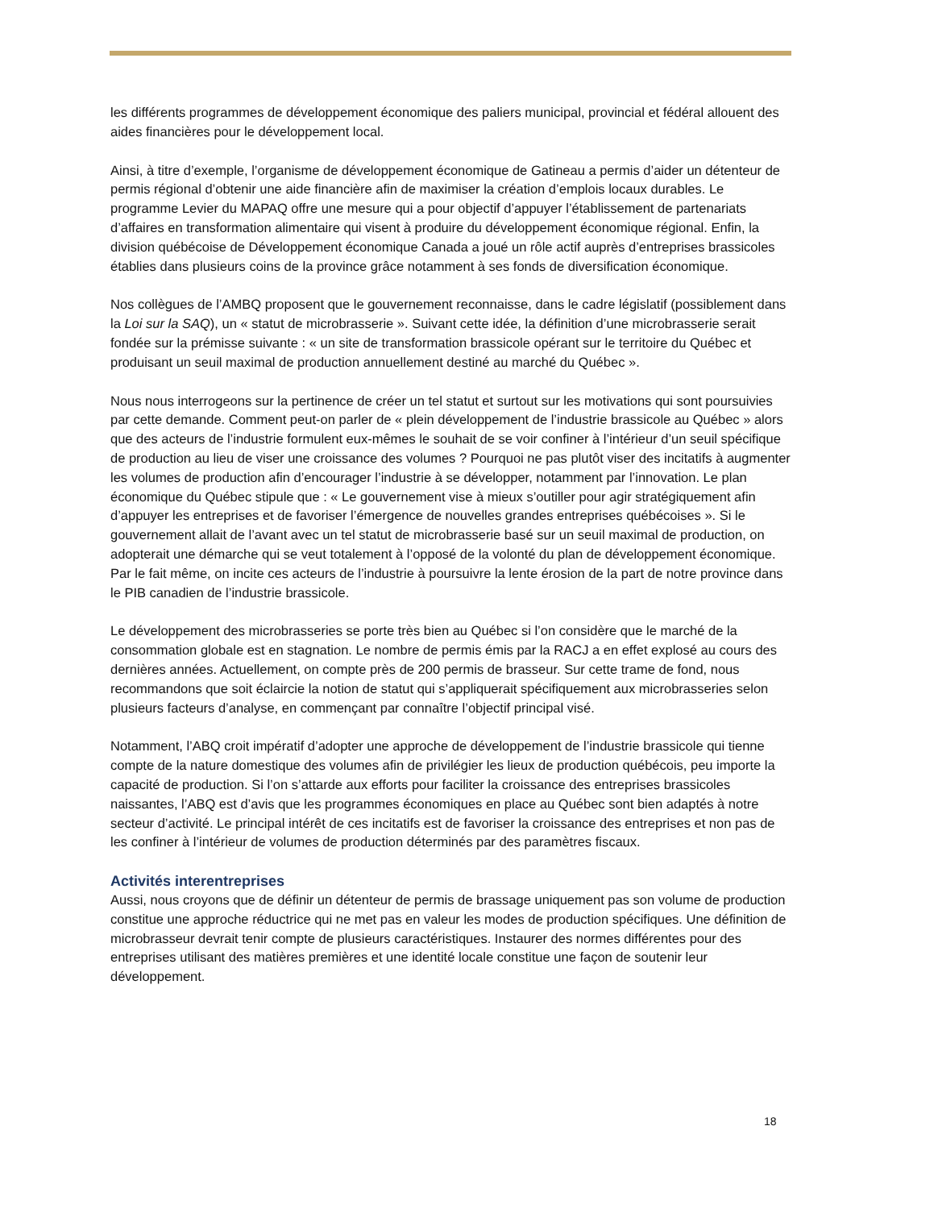les différents programmes de développement économique des paliers municipal, provincial et fédéral allouent des aides financières pour le développement local.
Ainsi, à titre d’exemple, l’organisme de développement économique de Gatineau a permis d’aider un détenteur de permis régional d’obtenir une aide financière afin de maximiser la création d’emplois locaux durables. Le programme Levier du MAPAQ offre une mesure qui a pour objectif d’appuyer l’établissement de partenariats d’affaires en transformation alimentaire qui visent à produire du développement économique régional. Enfin, la division québécoise de Développement économique Canada a joué un rôle actif auprès d’entreprises brassicoles établies dans plusieurs coins de la province grâce notamment à ses fonds de diversification économique.
Nos collègues de l’AMBQ proposent que le gouvernement reconnaisse, dans le cadre législatif (possiblement dans la Loi sur la SAQ), un « statut de microbrasserie ». Suivant cette idée, la définition d’une microbrasserie serait fondée sur la prémisse suivante : « un site de transformation brassicole opérant sur le territoire du Québec et produisant un seuil maximal de production annuellement destiné au marché du Québec ».
Nous nous interrogeons sur la pertinence de créer un tel statut et surtout sur les motivations qui sont poursuivies par cette demande. Comment peut-on parler de « plein développement de l’industrie brassicole au Québec » alors que des acteurs de l’industrie formulent eux-mêmes le souhait de se voir confiner à l’intérieur d’un seuil spécifique de production au lieu de viser une croissance des volumes ? Pourquoi ne pas plutôt viser des incitatifs à augmenter les volumes de production afin d’encourager l’industrie à se développer, notamment par l’innovation. Le plan économique du Québec stipule que : « Le gouvernement vise à mieux s’outiller pour agir stratégiquement afin d’appuyer les entreprises et de favoriser l’émergence de nouvelles grandes entreprises québécoises ». Si le gouvernement allait de l’avant avec un tel statut de microbrasserie basé sur un seuil maximal de production, on adopterait une démarche qui se veut totalement à l’opposé de la volonté du plan de développement économique. Par le fait même, on incite ces acteurs de l’industrie à poursuivre la lente érosion de la part de notre province dans le PIB canadien de l’industrie brassicole.
Le développement des microbrasseries se porte très bien au Québec si l’on considère que le marché de la consommation globale est en stagnation. Le nombre de permis émis par la RACJ a en effet explosé au cours des dernières années. Actuellement, on compte près de 200 permis de brasseur. Sur cette trame de fond, nous recommandons que soit éclaircie la notion de statut qui s’appliquerait spécifiquement aux microbrasseries selon plusieurs facteurs d’analyse, en commençant par connaître l’objectif principal visé.
Notamment, l’ABQ croit impératif d’adopter une approche de développement de l’industrie brassicole qui tienne compte de la nature domestique des volumes afin de privilégier les lieux de production québécois, peu importe la capacité de production. Si l’on s’attarde aux efforts pour faciliter la croissance des entreprises brassicoles naissantes, l’ABQ est d’avis que les programmes économiques en place au Québec sont bien adaptés à notre secteur d’activité. Le principal intérêt de ces incitatifs est de favoriser la croissance des entreprises et non pas de les confiner à l’intérieur de volumes de production déterminés par des paramètres fiscaux.
Activités interentreprises
Aussi, nous croyons que de définir un détenteur de permis de brassage uniquement pas son volume de production constitue une approche réductrice qui ne met pas en valeur les modes de production spécifiques. Une définition de microbrasseur devrait tenir compte de plusieurs caractéristiques. Instaurer des normes différentes pour des entreprises utilisant des matières premières et une identité locale constitue une façon de soutenir leur développement.
18